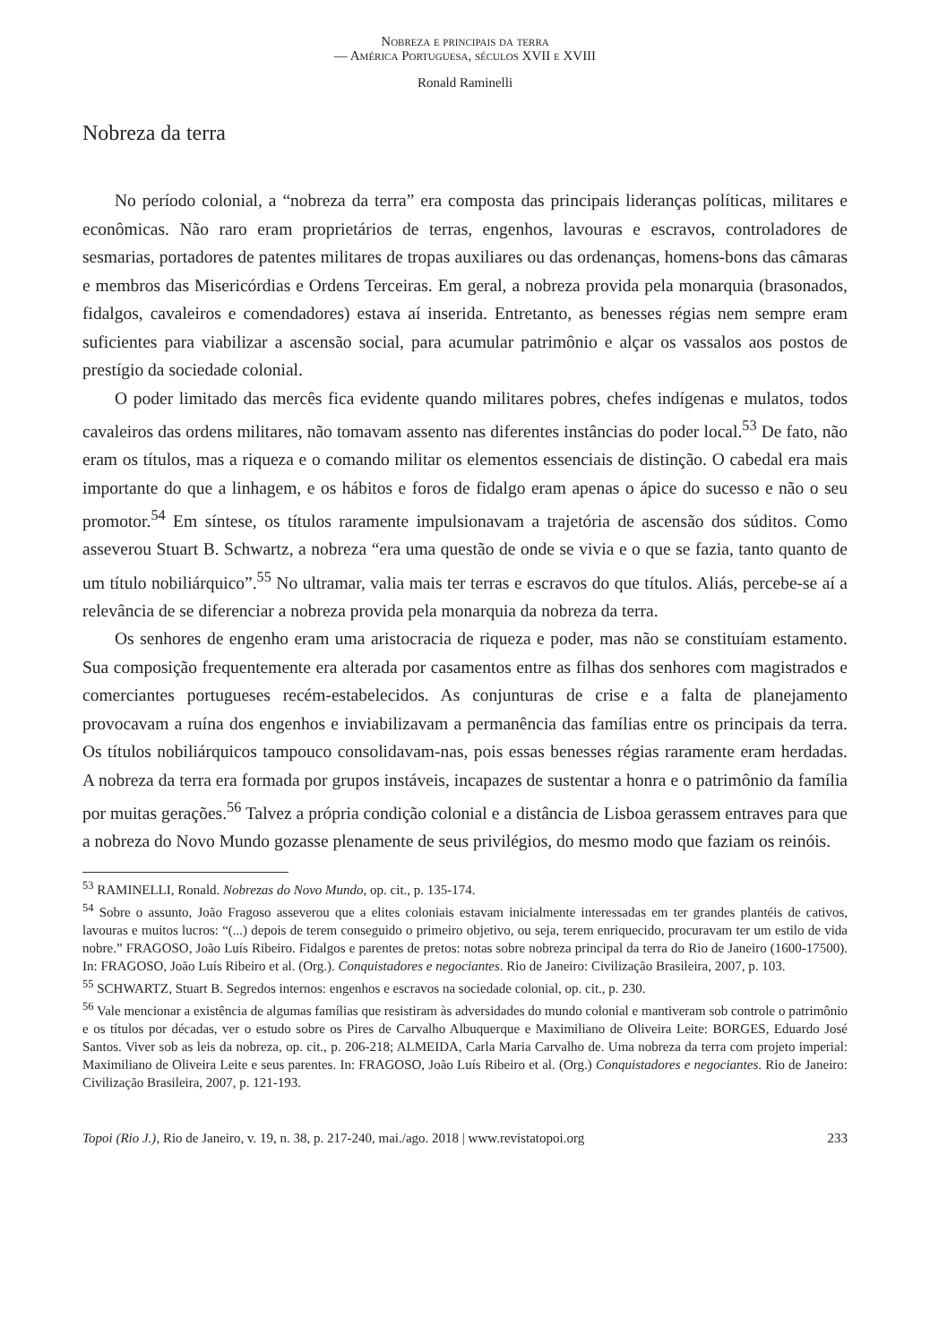Nobreza e principais da terra
— América Portuguesa, séculos XVII e XVIII
Ronald Raminelli
Nobreza da terra
No período colonial, a “nobreza da terra” era composta das principais lideranças políticas, militares e econômicas. Não raro eram proprietários de terras, engenhos, lavouras e escravos, controladores de sesmarias, portadores de patentes militares de tropas auxiliares ou das ordenanças, homens-bons das câmaras e membros das Misericórdias e Ordens Terceiras. Em geral, a nobreza provida pela monarquia (brasonados, fidalgos, cavaleiros e comendadores) estava aí inserida. Entretanto, as benesses régias nem sempre eram suficientes para viabilizar a ascensão social, para acumular patrimônio e alçar os vassalos aos postos de prestígio da sociedade colonial.
O poder limitado das mercês fica evidente quando militares pobres, chefes indígenas e mulatos, todos cavaleiros das ordens militares, não tomavam assento nas diferentes instâncias do poder local.<sup>53</sup> De fato, não eram os títulos, mas a riqueza e o comando militar os elementos essenciais de distinção. O cabedal era mais importante do que a linhagem, e os hábitos e foros de fidalgo eram apenas o ápice do sucesso e não o seu promotor.<sup>54</sup> Em síntese, os títulos raramente impulsionavam a trajetória de ascensão dos súditos. Como asseverou Stuart B. Schwartz, a nobreza “era uma questão de onde se vivia e o que se fazia, tanto quanto de um título nobiliárquico”.<sup>55</sup> No ultramar, valia mais ter terras e escravos do que títulos. Aliás, percebe-se aí a relevância de se diferenciar a nobreza provida pela monarquia da nobreza da terra.
Os senhores de engenho eram uma aristocracia de riqueza e poder, mas não se constituíam estamento. Sua composição frequentemente era alterada por casamentos entre as filhas dos senhores com magistrados e comerciantes portugueses recém-estabelecidos. As conjunturas de crise e a falta de planejamento provocavam a ruína dos engenhos e inviabilizavam a permanência das famílias entre os principais da terra. Os títulos nobiliárquicos tampouco consolidavam-nas, pois essas benesses régias raramente eram herdadas. A nobreza da terra era formada por grupos instáveis, incapazes de sustentar a honra e o patrimônio da família por muitas gerações.<sup>56</sup> Talvez a própria condição colonial e a distância de Lisboa gerassem entraves para que a nobreza do Novo Mundo gozasse plenamente de seus privilégios, do mesmo modo que faziam os reinóis.
<sup>53</sup> RAMINELLI, Ronald. Nobrezas do Novo Mundo, op. cit., p. 135-174.
<sup>54</sup> Sobre o assunto, João Fragoso asseverou que a elites coloniais estavam inicialmente interessadas em ter grandes plantéis de cativos, lavouras e muitos lucros: “(...) depois de terem conseguido o primeiro objetivo, ou seja, terem enriquecido, procuravam ter um estilo de vida nobre.” FRAGOSO, João Luís Ribeiro. Fidalgos e parentes de pretos: notas sobre nobreza principal da terra do Rio de Janeiro (1600-17500). In: FRAGOSO, João Luís Ribeiro et al. (Org.). Conquistadores e negociantes. Rio de Janeiro: Civilização Brasileira, 2007, p. 103.
<sup>55</sup> SCHWARTZ, Stuart B. Segredos internos: engenhos e escravos na sociedade colonial, op. cit., p. 230.
<sup>56</sup> Vale mencionar a existência de algumas famílias que resistiram às adversidades do mundo colonial e mantiveram sob controle o patrimônio e os títulos por décadas, ver o estudo sobre os Pires de Carvalho Albuquerque e Maximiliano de Oliveira Leite: BORGES, Eduardo José Santos. Viver sob as leis da nobreza, op. cit., p. 206-218; ALMEIDA, Carla Maria Carvalho de. Uma nobreza da terra com projeto imperial: Maximiliano de Oliveira Leite e seus parentes. In: FRAGOSO, João Luís Ribeiro et al. (Org.) Conquistadores e negociantes. Rio de Janeiro: Civilização Brasileira, 2007, p. 121-193.
Topoi (Rio J.), Rio de Janeiro, v. 19, n. 38, p. 217-240, mai./ago. 2018 | www.revistatopoi.org 233